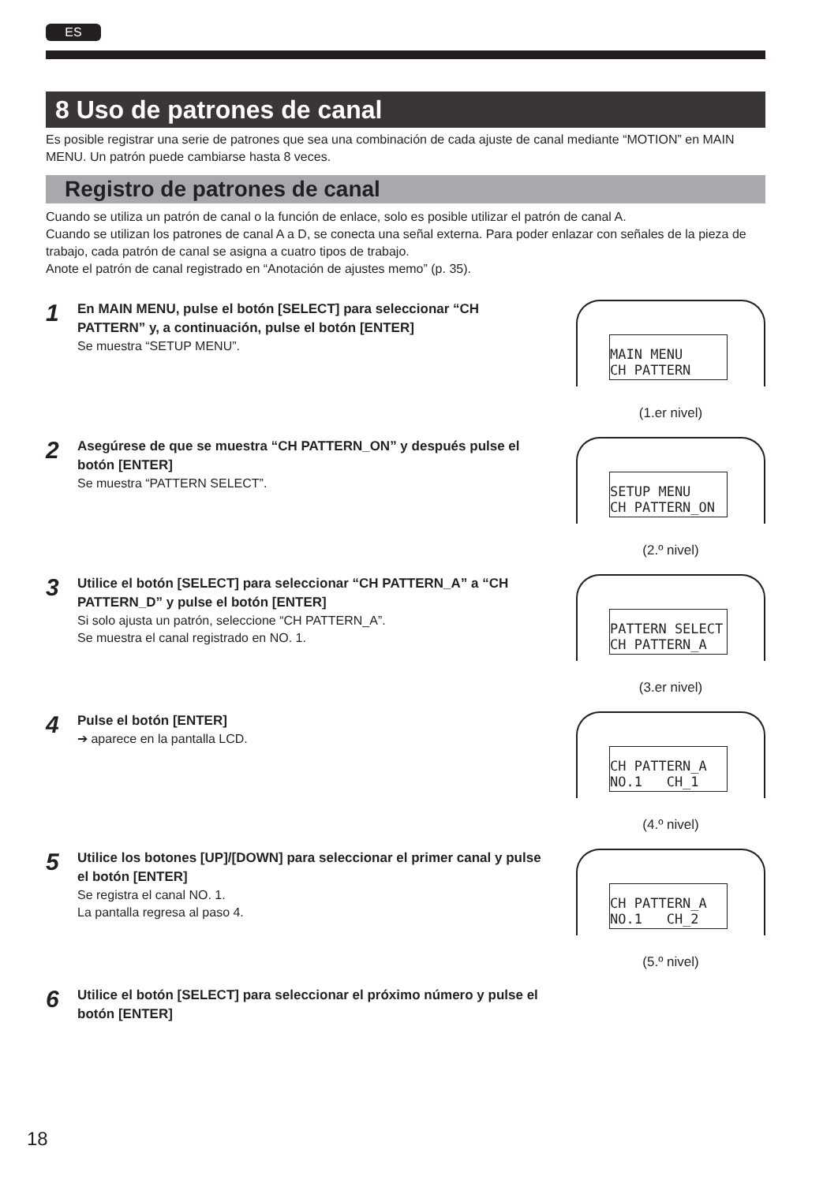ES
8 Uso de patrones de canal
Es posible registrar una serie de patrones que sea una combinación de cada ajuste de canal mediante “MOTION” en MAIN MENU. Un patrón puede cambiarse hasta 8 veces.
Registro de patrones de canal
Cuando se utiliza un patrón de canal o la función de enlace, solo es posible utilizar el patrón de canal A.
Cuando se utilizan los patrones de canal A a D, se conecta una señal externa. Para poder enlazar con señales de la pieza de trabajo, cada patrón de canal se asigna a cuatro tipos de trabajo.
Anote el patrón de canal registrado en “Anotación de ajustes memo” (p. 35).
1
En MAIN MENU, pulse el botón [SELECT] para seleccionar “CH PATTERN” y, a continuación, pulse el botón [ENTER]
Se muestra “SETUP MENU”.
MAIN MENU CH PATTERN
(1.er nivel)
2
Asegúrese de que se muestra “CH PATTERN_ON” y después pulse el botón [ENTER]
Se muestra “PATTERN SELECT”.
SETUP MENU CH PATTERN_ON
(2.º nivel)
3
Utilice el botón [SELECT] para seleccionar “CH PATTERN_A” a “CH PATTERN_D” y pulse el botón [ENTER]
Si solo ajusta un patrón, seleccione “CH PATTERN_A”.
Se muestra el canal registrado en NO. 1.
PATTERN SELECT CH PATTERN_A
(3.er nivel)
4
Pulse el botón [ENTER]
➔ aparece en la pantalla LCD.
CH PATTERN_A NO.1 CH_1
(4.º nivel)
5
Utilice los botones [UP]/[DOWN] para seleccionar el primer canal y pulse el botón [ENTER]
Se registra el canal NO. 1.
La pantalla regresa al paso 4.
CH PATTERN_A NO.1 CH_2
(5.º nivel)
6
Utilice el botón [SELECT] para seleccionar el próximo número y pulse el botón [ENTER]
18